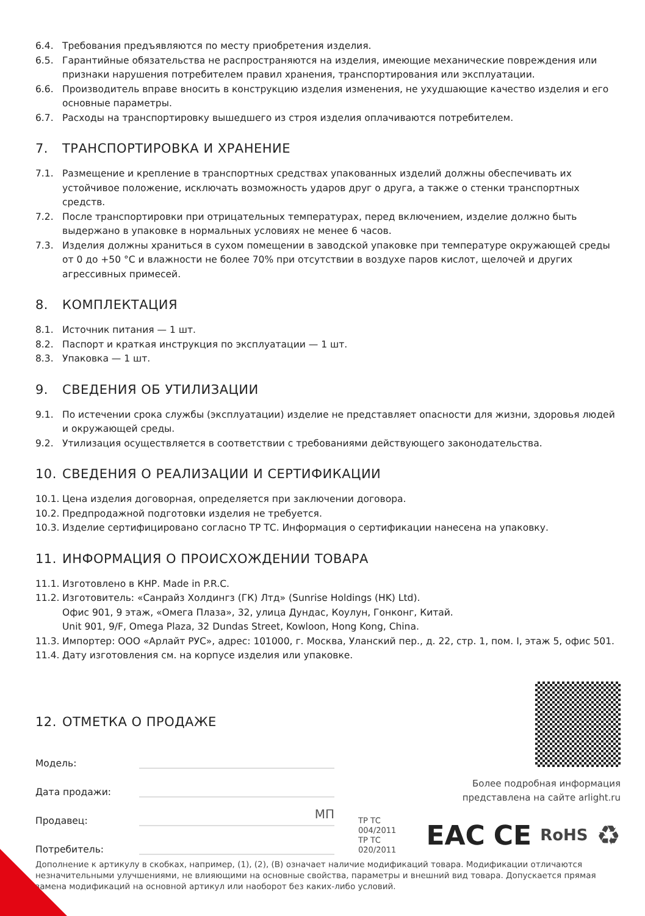6.4. Требования предъявляются по месту приобретения изделия.
6.5. Гарантийные обязательства не распространяются на изделия, имеющие механические повреждения или признаки нарушения потребителем правил хранения, транспортирования или эксплуатации.
6.6. Производитель вправе вносить в конструкцию изделия изменения, не ухудшающие качество изделия и его основные параметры.
6.7. Расходы на транспортировку вышедшего из строя изделия оплачиваются потребителем.
7. ТРАНСПОРТИРОВКА И ХРАНЕНИЕ
7.1. Размещение и крепление в транспортных средствах упакованных изделий должны обеспечивать их устойчивое положение, исключать возможность ударов друг о друга, а также о стенки транспортных средств.
7.2. После транспортировки при отрицательных температурах, перед включением, изделие должно быть выдержано в упаковке в нормальных условиях не менее 6 часов.
7.3. Изделия должны храниться в сухом помещении в заводской упаковке при температуре окружающей среды от 0 до +50 °С и влажности не более 70% при отсутствии в воздухе паров кислот, щелочей и других агрессивных примесей.
8. КОМПЛЕКТАЦИЯ
8.1. Источник питания — 1 шт.
8.2. Паспорт и краткая инструкция по эксплуатации — 1 шт.
8.3. Упаковка — 1 шт.
9. СВЕДЕНИЯ ОБ УТИЛИЗАЦИИ
9.1. По истечении срока службы (эксплуатации) изделие не представляет опасности для жизни, здоровья людей и окружающей среды.
9.2. Утилизация осуществляется в соответствии с требованиями действующего законодательства.
10. СВЕДЕНИЯ О РЕАЛИЗАЦИИ И СЕРТИФИКАЦИИ
10.1. Цена изделия договорная, определяется при заключении договора.
10.2. Предпродажной подготовки изделия не требуется.
10.3. Изделие сертифицировано согласно ТР ТС. Информация о сертификации нанесена на упаковку.
11. ИНФОРМАЦИЯ О ПРОИСХОЖДЕНИИ ТОВАРА
11.1. Изготовлено в КНР. Made in P.R.C.
11.2. Изготовитель: «Санрайз Холдингз (ГК) Лтд» (Sunrise Holdings (HK) Ltd).
Офис 901, 9 этаж, «Омега Плаза», 32, улица Дундас, Коулун, Гонконг, Китай.
Unit 901, 9/F, Omega Plaza, 32 Dundas Street, Kowloon, Hong Kong, China.
11.3. Импортер: ООО «Арлайт РУС», адрес: 101000, г. Москва, Уланский пер., д. 22, стр. 1, пом. I, этаж 5, офис 501.
11.4. Дату изготовления см. на корпусе изделия или упаковке.
12. ОТМЕТКА О ПРОДАЖЕ
Модель:
Дата продажи:
Продавец: МП
Потребитель:
Более подробная информация
представлена на сайте arlight.ru
ТР ТС 004/2011
ТР ТС 020/2011 EAC CE RoHS ♻
Дополнение к артикулу в скобках, например, (1), (2), (B) означает наличие модификаций товара. Модификации отличаются незначительными улучшениями, не влияющими на основные свойства, параметры и внешний вид товара. Допускается прямая замена модификаций на основной артикул или наоборот без каких-либо условий.